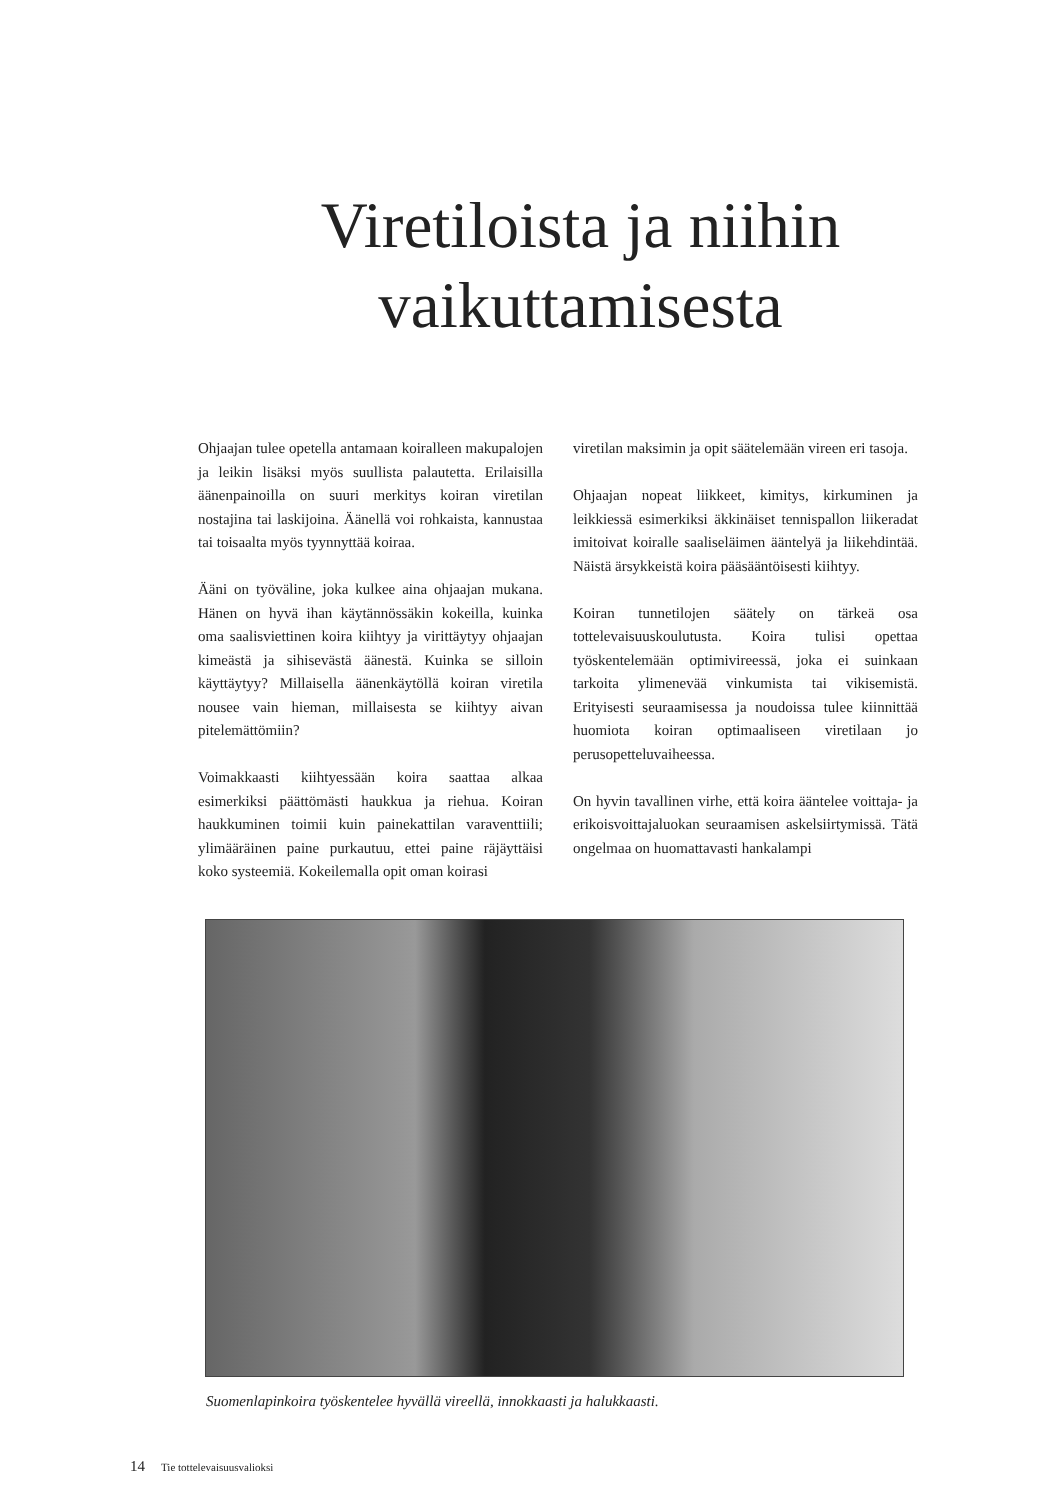Viretiloista ja niihin
vaikuttamisesta
Ohjaajan tulee opetella antamaan koiralleen makupalojen ja leikin lisäksi myös suullista palautetta. Erilaisilla äänenpainoilla on suuri merkitys koiran viretilan nostajina tai laskijoina. Äänellä voi rohkaista, kannustaa tai toisaalta myös tyynnyttää koiraa.
Ääni on työväline, joka kulkee aina ohjaajan mukana. Hänen on hyvä ihan käytännössäkin kokeilla, kuinka oma saalisviettinen koira kiihtyy ja virittäytyy ohjaajan kimeästä ja sihisevästä äänestä. Kuinka se silloin käyttäytyy? Millaisella äänenkäytöllä koiran viretila nousee vain hieman, millaisesta se kiihtyy aivan pitelemättömiin?
Voimakkaasti kiihtyessään koira saattaa alkaa esimerkiksi päättömästi haukkua ja riehua. Koiran haukkuminen toimii kuin painekattilan varaventtiili; ylimääräinen paine purkautuu, ettei paine räjäyttäisi koko systeemiä. Kokeilemalla opit oman koirasi
viretilan maksimin ja opit säätelemään vireen eri tasoja.
Ohjaajan nopeat liikkeet, kimitys, kirkuminen ja leikkiessä esimerkiksi äkkinäiset tennispallon liikeradat imitoivat koiralle saaliseläimen ääntelyä ja liikehdintää. Näistä ärsykkeistä koira pääsääntöisesti kiihtyy.
Koiran tunnetilojen säätely on tärkeä osa tottelevaisuuskoulutusta. Koira tulisi opettaa työskentelemään optimivireessä, joka ei suinkaan tarkoita ylimenevää vinkumista tai vikisemistä. Erityisesti seuraamisessa ja noudoissa tulee kiinnittää huomiota koiran optimaaliseen viretilaan jo perusopetteluvaiheessa.
On hyvin tavallinen virhe, että koira ääntelee voittaja- ja erikoisvoittajaluokan seuraamisen askelsiirtymissä. Tätä ongelmaa on huomattavasti hankalampi
Suomenlapinkoira työskentelee hyvällä vireellä, innokkaasti ja halukkaasti.
14 Tie tottelevaisuusvalioksi